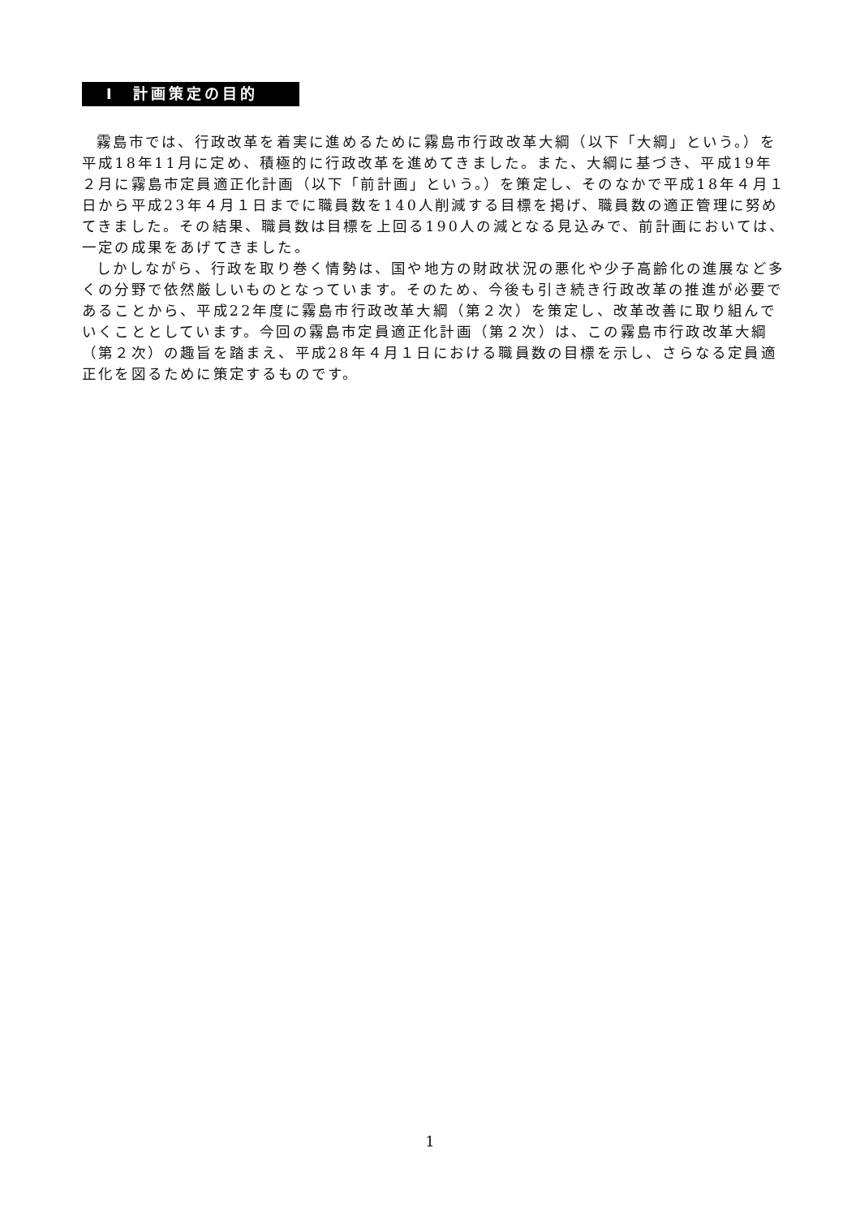Ⅰ　計画策定の目的
霧島市では、行政改革を着実に進めるために霧島市行政改革大綱（以下「大綱」という。）を平成18年11月に定め、積極的に行政改革を進めてきました。また、大綱に基づき、平成19年２月に霧島市定員適正化計画（以下「前計画」という。）を策定し、そのなかで平成18年４月１日から平成23年４月１日までに職員数を140人削減する目標を掲げ、職員数の適正管理に努めてきました。その結果、職員数は目標を上回る190人の減となる見込みで、前計画においては、一定の成果をあげてきました。
しかしながら、行政を取り巻く情勢は、国や地方の財政状況の悪化や少子高齢化の進展など多くの分野で依然厳しいものとなっています。そのため、今後も引き続き行政改革の推進が必要であることから、平成22年度に霧島市行政改革大綱（第２次）を策定し、改革改善に取り組んでいくこととしています。今回の霧島市定員適正化計画（第２次）は、この霧島市行政改革大綱（第２次）の趣旨を踏まえ、平成28年４月１日における職員数の目標を示し、さらなる定員適正化を図るために策定するものです。
1